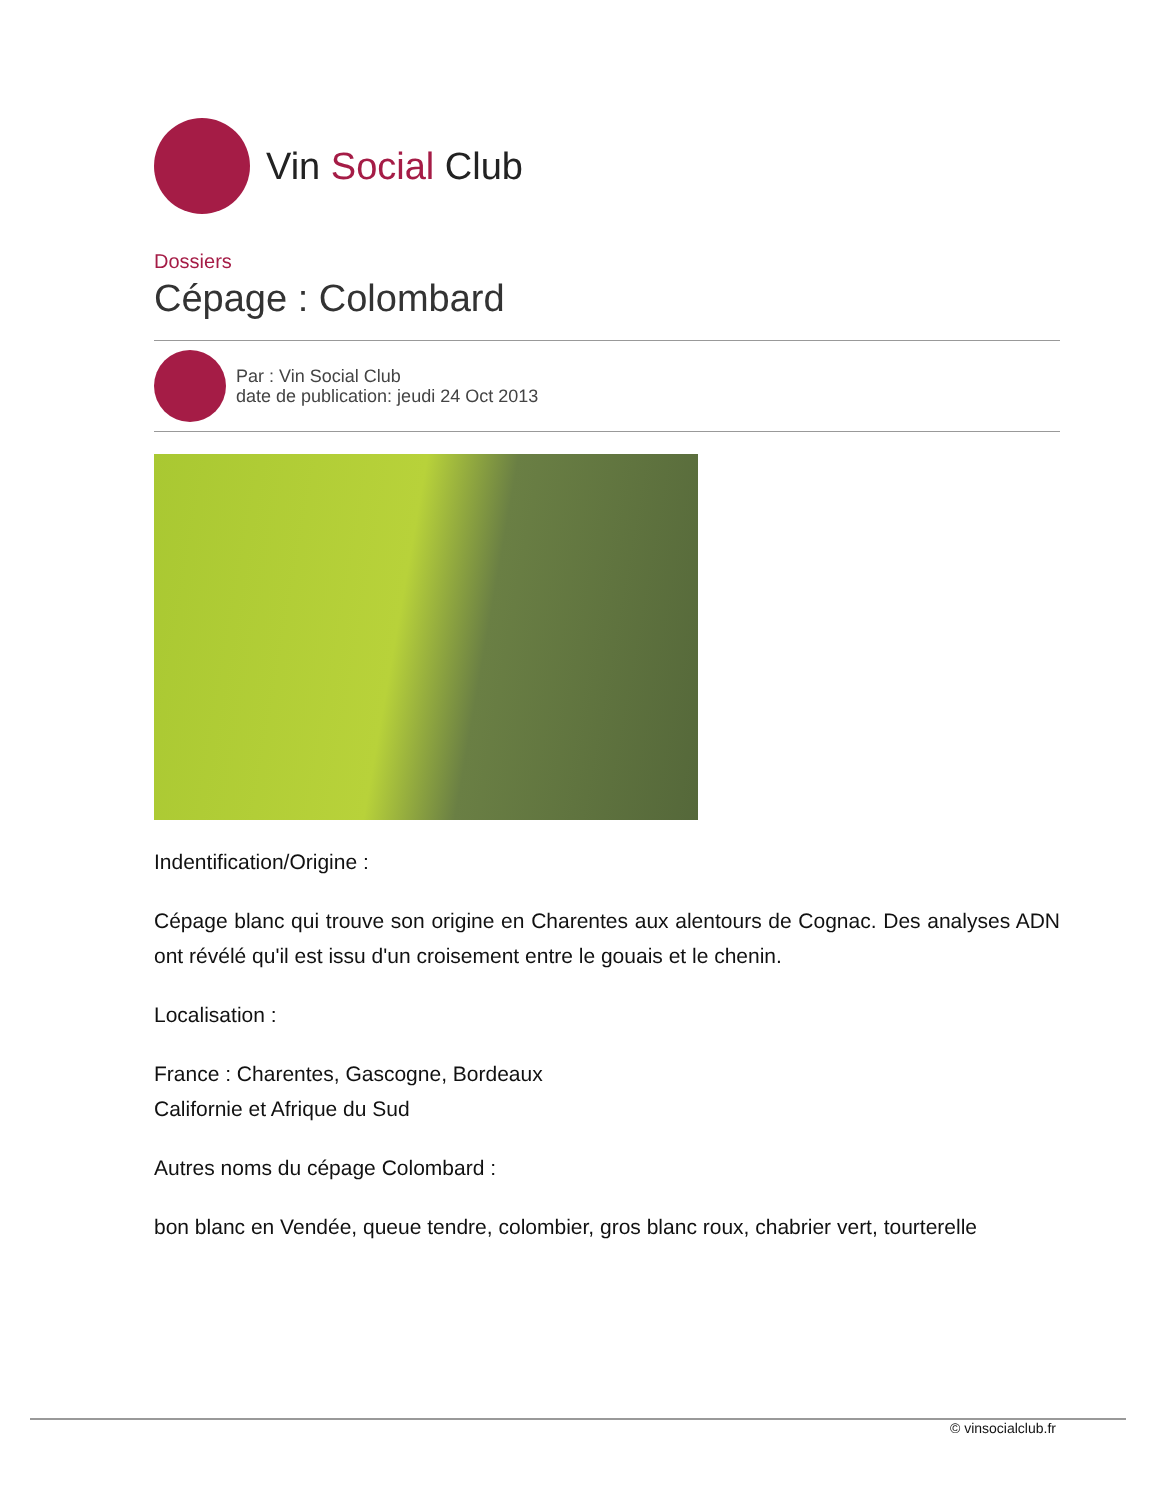Vin Social Club
Dossiers
Cépage : Colombard
Par : Vin Social Club
date de publication: jeudi 24 Oct 2013
Indentification/Origine :
Cépage blanc qui trouve son origine en Charentes aux alentours de Cognac. Des analyses ADN ont révélé qu'il est issu d'un croisement entre le gouais et le chenin.
Localisation :
France : Charentes, Gascogne, Bordeaux
Californie et Afrique du Sud
Autres noms du cépage Colombard :
bon blanc en Vendée, queue tendre, colombier, gros blanc roux, chabrier vert, tourterelle
© vinsocialclub.fr